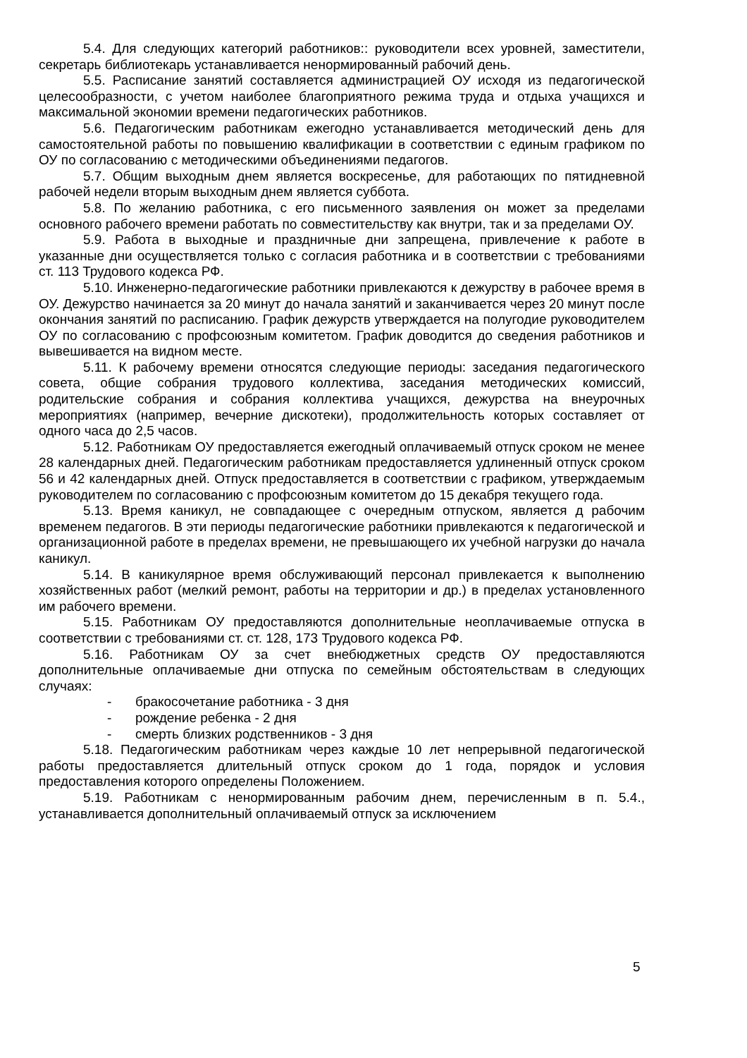5.4. Для следующих категорий работников:: руководители всех уровней, заместители, секретарь библиотекарь устанавливается ненормированный рабочий день.
5.5. Расписание занятий составляется администрацией ОУ исходя из педагогической целесообразности, с учетом наиболее благоприятного режима труда и отдыха учащихся и максимальной экономии времени педагогических работников.
5.6. Педагогическим работникам ежегодно устанавливается методический день для самостоятельной работы по повышению квалификации в соответствии с единым графиком по ОУ по согласованию с методическими объединениями педагогов.
5.7. Общим выходным днем является воскресенье, для работающих по пятидневной рабочей недели вторым выходным днем является суббота.
5.8. По желанию работника, с его письменного заявления он может за пределами основного рабочего времени работать по совместительству как внутри, так и за пределами ОУ.
5.9. Работа в выходные и праздничные дни запрещена, привлечение к работе в указанные дни осуществляется только с согласия работника и в соответствии с требованиями ст. 113 Трудового кодекса РФ.
5.10. Инженерно-педагогические работники привлекаются к дежурству в рабочее время в ОУ. Дежурство начинается за 20 минут до начала занятий и заканчивается через 20 минут после окончания занятий по расписанию. График дежурств утверждается на полугодие руководителем ОУ по согласованию с профсоюзным комитетом. График доводится до сведения работников и вывешивается на видном месте.
5.11. К рабочему времени относятся следующие периоды: заседания педагогического совета, общие собрания трудового коллектива, заседания методических комиссий, родительские собрания и собрания коллектива учащихся, дежурства на внеурочных мероприятиях (например, вечерние дискотеки), продолжительность которых составляет от одного часа до 2,5 часов.
5.12. Работникам ОУ предоставляется ежегодный оплачиваемый отпуск сроком не менее 28 календарных дней. Педагогическим работникам предоставляется удлиненный отпуск сроком 56 и 42 календарных дней. Отпуск предоставляется в соответствии с графиком, утверждаемым руководителем по согласованию с профсоюзным комитетом до 15 декабря текущего года.
5.13. Время каникул, не совпадающее с очередным отпуском, является д рабочим временем педагогов. В эти периоды педагогические работники привлекаются к педагогической и организационной работе в пределах времени, не превышающего их учебной нагрузки до начала каникул.
5.14. В каникулярное время обслуживающий персонал привлекается к выполнению хозяйственных работ (мелкий ремонт, работы на территории и др.) в пределах установленного им рабочего времени.
5.15. Работникам ОУ предоставляются дополнительные неоплачиваемые отпуска в соответствии с требованиями ст. ст. 128, 173 Трудового кодекса РФ.
5.16. Работникам ОУ за счет внебюджетных средств ОУ предоставляются дополнительные оплачиваемые дни отпуска по семейным обстоятельствам в следующих случаях:
- бракосочетание работника - 3 дня
- рождение ребенка - 2 дня
- смерть близких родственников - 3 дня
5.18. Педагогическим работникам через каждые 10 лет непрерывной педагогической работы предоставляется длительный отпуск сроком до 1 года, порядок и условия предоставления которого определены Положением.
5.19. Работникам с ненормированным рабочим днем, перечисленным в п. 5.4., устанавливается дополнительный оплачиваемый отпуск за исключением
5